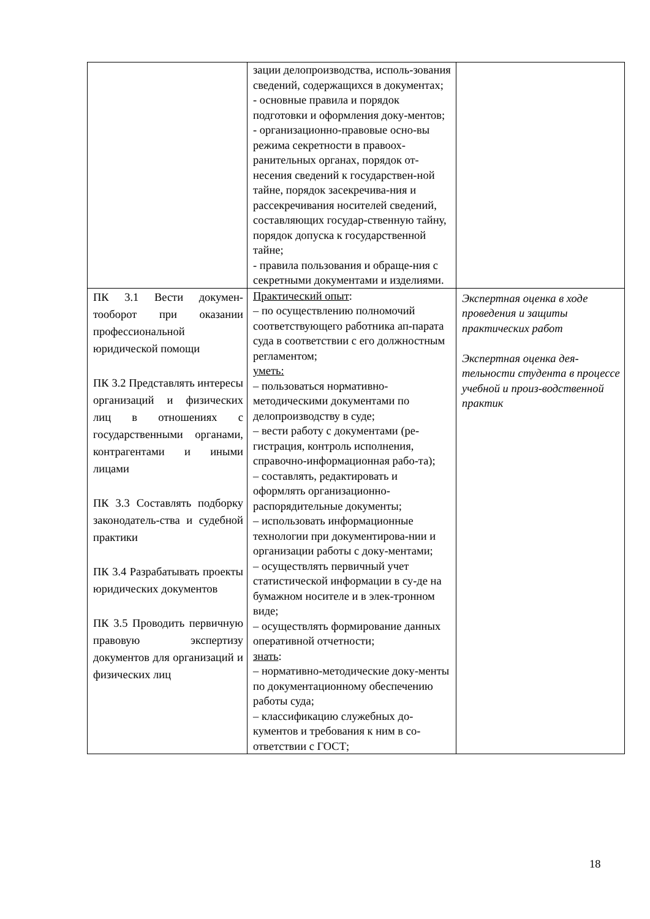| | зации делопроизводства, исполь-зования сведений, содержащихся в документах; - основные правила и порядок подготовки и оформления доку-ментов; - организационно-правовые осно-вы режима секретности в правоох-ранительных органах, порядок от-несения сведений к государствен-ной тайне, порядок засекречива-ния и рассекречивания носителей сведений, составляющих государ-ственную тайну, порядок допуска к государственной тайне; - правила пользования и обраще-ния с секретными документами и изделиями. | |
| ПК 3.1 Вести докумен-тооборот при оказании профессиональной юридической помощи ПК 3.2 Представлять интересы организаций и физических лиц в отношениях с государственными органами, контрагентами и иными лицами ПК 3.3 Составлять подборку законодатель-ства и судебной практики ПК 3.4 Разрабатывать проекты юридических документов ПК 3.5 Проводить первичную правовую экспертизу документов для организаций и физических лиц | Практический опыт : – по осуществлению полномочий соответствующего работника ап-парата суда в соответствии с его должностным регламентом; уметь: – пользоваться нормативно-методическими документами по делопроизводству в суде; – вести работу с документами (ре-гистрация, контроль исполнения, справочно-информационная рабо-та); – составлять, редактировать и оформлять организационно-распорядительные документы; – использовать информационные технологии при документирова-нии и организации работы с доку-ментами; – осуществлять первичный учет статистической информации в су-де на бумажном носителе и в элек-тронном виде; – осуществлять формирование данных оперативной отчетности; знать : – нормативно-методические доку-менты по документационному обеспечению работы суда; – классификацию служебных до-кументов и требования к ним в со-ответствии с ГОСТ; | Экспертная оценка в ходе проведения и защиты практических работ Экспертная оценка дея-тельности студента в процессе учебной и произ-водственной практик |
18